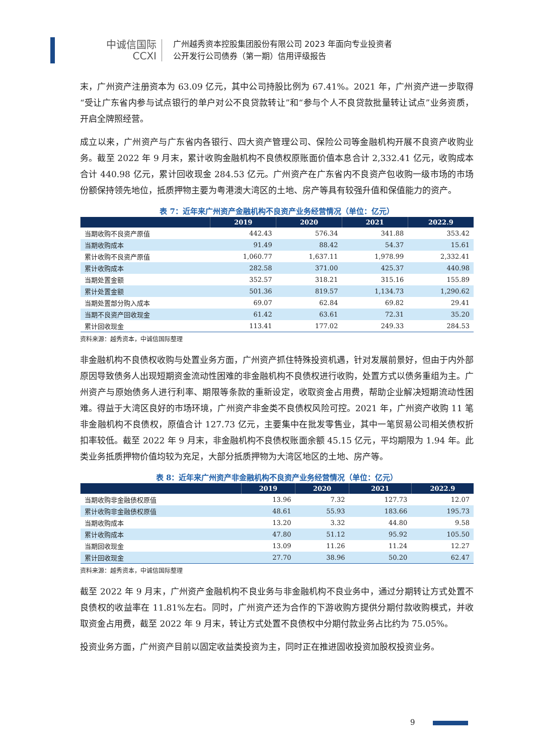中诚信国际
CCXI
广州越秀资本控股集团股份有限公司 2023 年面向专业投资者
公开发行公司债券（第一期）信用评级报告
末，广州资产注册资本为 63.09 亿元，其中公司持股比例为 67.41%。2021 年，广州资产进一步取得“受让广东省内参与试点银行的单户对公不良贷款转让”和“参与个人不良贷款批量转让试点”业务资质，开启全牌照经营。
成立以来，广州资产与广东省内各银行、四大资产管理公司、保险公司等金融机构开展不良资产收购业务。截至 2022 年 9 月末，累计收购金融机构不良债权原账面价值本息合计 2,332.41 亿元，收购成本合计 440.98 亿元，累计回收现金 284.53 亿元。广州资产在广东省内不良资产包收购一级市场的市场份额保持领先地位，抵质押物主要为粤港澳大湾区的土地、房产等具有较强升值和保值能力的资产。
表 7：近年来广州资产金融机构不良资产业务经营情况（单位：亿元）
| | 2019 | 2020 | 2021 | 2022.9 |
| --- | --- | --- | --- | --- |
| 当期收购不良资产原值 | 442.43 | 576.34 | 341.88 | 353.42 |
| 当期收购成本 | 91.49 | 88.42 | 54.37 | 15.61 |
| 累计收购不良资产原值 | 1,060.77 | 1,637.11 | 1,978.99 | 2,332.41 |
| 累计收购成本 | 282.58 | 371.00 | 425.37 | 440.98 |
| 当期处置金额 | 352.57 | 318.21 | 315.16 | 155.89 |
| 累计处置金额 | 501.36 | 819.57 | 1,134.73 | 1,290.62 |
| 当期处置部分购入成本 | 69.07 | 62.84 | 69.82 | 29.41 |
| 当期不良资产回收现金 | 61.42 | 63.61 | 72.31 | 35.20 |
| 累计回收现金 | 113.41 | 177.02 | 249.33 | 284.53 |
资料来源：越秀资本，中诚信国际整理
非金融机构不良债权收购与处置业务方面，广州资产抓住特殊投资机遇，针对发展前景好，但由于内外部原因导致债务人出现短期资金流动性困难的非金融机构不良债权进行收购，处置方式以债务重组为主。广州资产与原始债务人进行利率、期限等条款的重新设定，收取资金占用费，帮助企业解决短期流动性困难。得益于大湾区良好的市场环境，广州资产非金类不良债权风险可控。2021 年，广州资产收购 11 笔非金融机构不良债权，原值合计 127.73 亿元，主要集中在批发零售业，其中一笔贸易公司相关债权折扣率较低。截至 2022 年 9 月末，非金融机构不良债权账面余额 45.15 亿元，平均期限为 1.94 年。此类业务抵质押物价值均较为充足，大部分抵质押物为大湾区地区的土地、房产等。
表 8：近年来广州资产非金融机构不良资产业务经营情况（单位：亿元）
| | 2019 | 2020 | 2021 | 2022.9 |
| --- | --- | --- | --- | --- |
| 当期收购非金融债权原值 | 13.96 | 7.32 | 127.73 | 12.07 |
| 累计收购非金融债权原值 | 48.61 | 55.93 | 183.66 | 195.73 |
| 当期收购成本 | 13.20 | 3.32 | 44.80 | 9.58 |
| 累计收购成本 | 47.80 | 51.12 | 95.92 | 105.50 |
| 当期回收现金 | 13.09 | 11.26 | 11.24 | 12.27 |
| 累计回收现金 | 27.70 | 38.96 | 50.20 | 62.47 |
资料来源：越秀资本，中诚信国际整理
截至 2022 年 9 月末，广州资产金融机构不良业务与非金融机构不良业务中，通过分期转让方式处置不良债权的收益率在 11.81%左右。同时，广州资产还为合作的下游收购方提供分期付款收购模式，并收取资金占用费，截至 2022 年 9 月末，转让方式处置不良债权中分期付款业务占比约为 75.05%。
投资业务方面，广州资产目前以固定收益类投资为主，同时正在推进固收投资加股权投资业务。
9